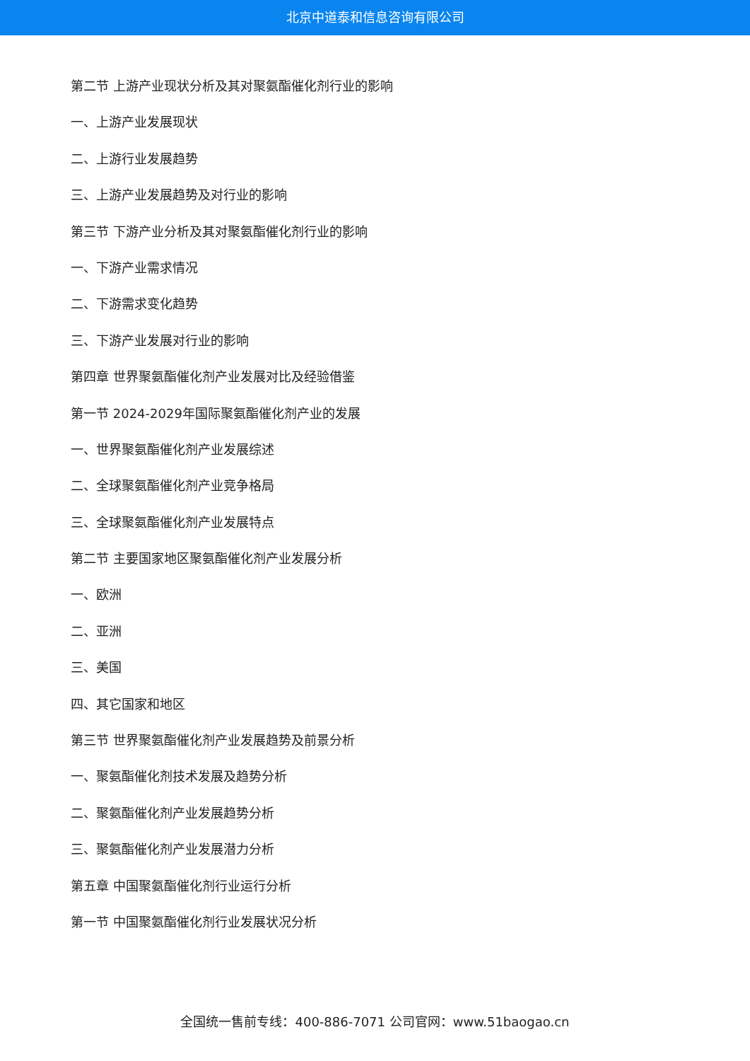北京中道泰和信息咨询有限公司
第二节 上游产业现状分析及其对聚氨酯催化剂行业的影响
一、上游产业发展现状
二、上游行业发展趋势
三、上游产业发展趋势及对行业的影响
第三节 下游产业分析及其对聚氨酯催化剂行业的影响
一、下游产业需求情况
二、下游需求变化趋势
三、下游产业发展对行业的影响
第四章 世界聚氨酯催化剂产业发展对比及经验借鉴
第一节 2024-2029年国际聚氨酯催化剂产业的发展
一、世界聚氨酯催化剂产业发展综述
二、全球聚氨酯催化剂产业竞争格局
三、全球聚氨酯催化剂产业发展特点
第二节 主要国家地区聚氨酯催化剂产业发展分析
一、欧洲
二、亚洲
三、美国
四、其它国家和地区
第三节 世界聚氨酯催化剂产业发展趋势及前景分析
一、聚氨酯催化剂技术发展及趋势分析
二、聚氨酯催化剂产业发展趋势分析
三、聚氨酯催化剂产业发展潜力分析
第五章 中国聚氨酯催化剂行业运行分析
第一节 中国聚氨酯催化剂行业发展状况分析
全国统一售前专线：400-886-7071 公司官网：www.51baogao.cn